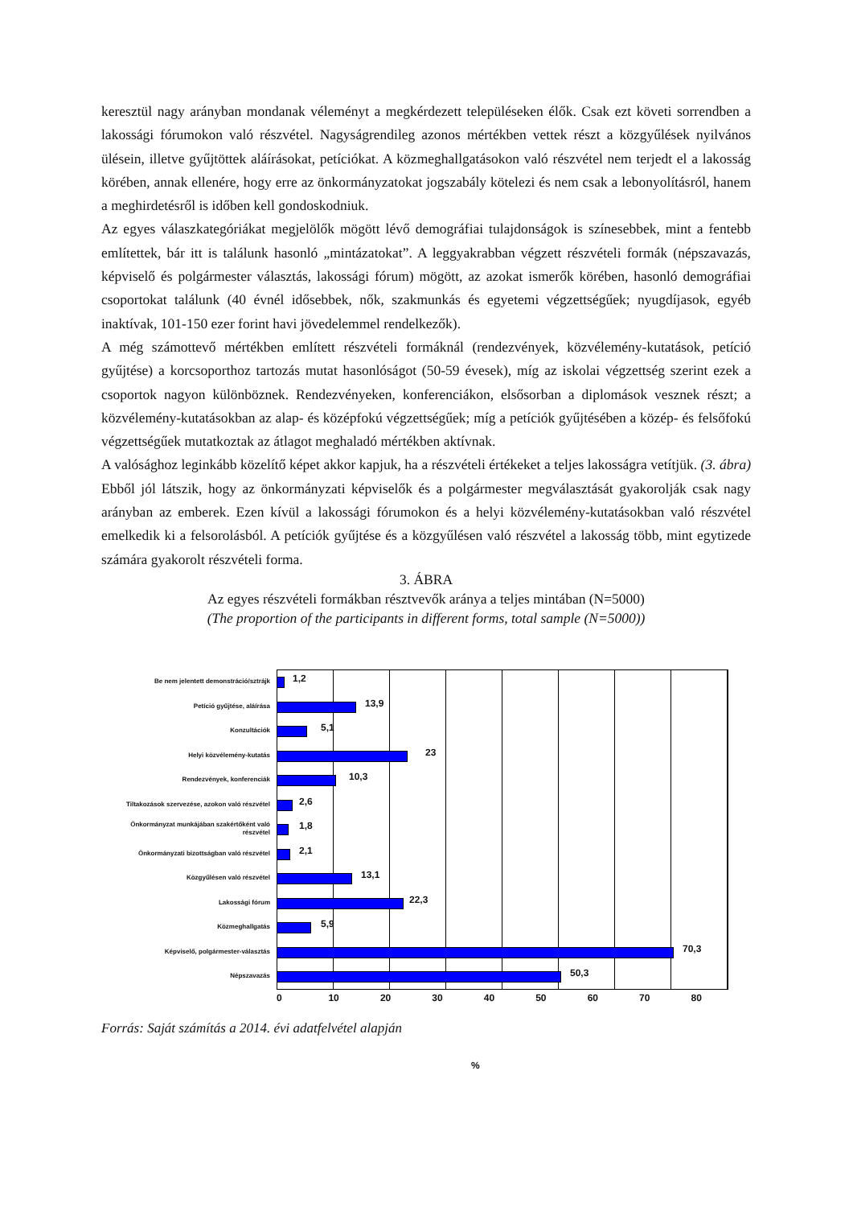keresztül nagy arányban mondanak véleményt a megkérdezett településeken élők. Csak ezt követi sorrendben a lakossági fórumokon való részvétel. Nagyságrendileg azonos mértékben vettek részt a közgyűlések nyilvános ülésein, illetve gyűjtöttek aláírásokat, petíciókat. A közmeghallgatásokon való részvétel nem terjedt el a lakosság körében, annak ellenére, hogy erre az önkormányzatokat jogszabály kötelezi és nem csak a lebonyolításról, hanem a meghirdetésről is időben kell gondoskodniuk.
Az egyes válaszkategóriákat megjelölők mögött lévő demográfiai tulajdonságok is színesebbek, mint a fentebb említettek, bár itt is találunk hasonló „mintázatokat”. A leggyakrabban végzett részvételi formák (népszavazás, képviselő és polgármester választás, lakossági fórum) mögött, az azokat ismerők körében, hasonló demográfiai csoportokat találunk (40 évnél idősebbek, nők, szakmunkás és egyetemi végzettségűek; nyugdíjasok, egyéb inaktívak, 101-150 ezer forint havi jövedelemmel rendelkezők).
A még számottevő mértékben említett részvételi formáknál (rendezvények, közvélemény-kutatások, petíció gyűjtése) a korcsoporthoz tartozás mutat hasonlóságot (50-59 évesek), míg az iskolai végzettség szerint ezek a csoportok nagyon különböznek. Rendezvényeken, konferenciákon, elsősorban a diplomások vesznek részt; a közvélemény-kutatásokban az alap- és középfokú végzettségűek; míg a petíciók gyűjtésében a közép- és felsőfokú végzettségűek mutatkoztak az átlagot meghaladó mértékben aktívnak.
A valósághoz leginkább közelítő képet akkor kapjuk, ha a részvételi értékeket a teljes lakosságra vetítjük. (3. ábra) Ebből jól látszik, hogy az önkormányzati képviselők és a polgármester megválasztását gyakorolják csak nagy arányban az emberek. Ezen kívül a lakossági fórumokon és a helyi közvélemény-kutatásokban való részvétel emelkedik ki a felsorolásból. A petíciók gyűjtése és a közgyűlésen való részvétel a lakosság több, mint egytizede számára gyakorolt részvételi forma.
3. ÁBRA
Az egyes részvételi formákban résztvevők aránya a teljes mintában (N=5000)
(The proportion of the participants in different forms, total sample (N=5000))
Be nem jelentett demonstráció/sztrájk
1,2
Petíció gyűjtése, aláírása
13,9
Konzultációk
5,1
Helyi közvélemény-kutatás
23
Rendezvények, konferenciák
10,3
Tiltakozások szervezése, azokon való részvétel
2,6
Önkormányzat munkájában szakértőként való részvétel
1,8
Önkormányzati bizottságban való részvétel
2,1
Közgyűlésen való részvétel
13,1
Lakossági fórum
22,3
Közmeghallgatás
5,9
Képviselő, polgármester-választás
70,3
Népszavazás
50,3
0 10 20 30 40 50 60 70 80
%
Forrás: Saját számítás a 2014. évi adatfelvétel alapján